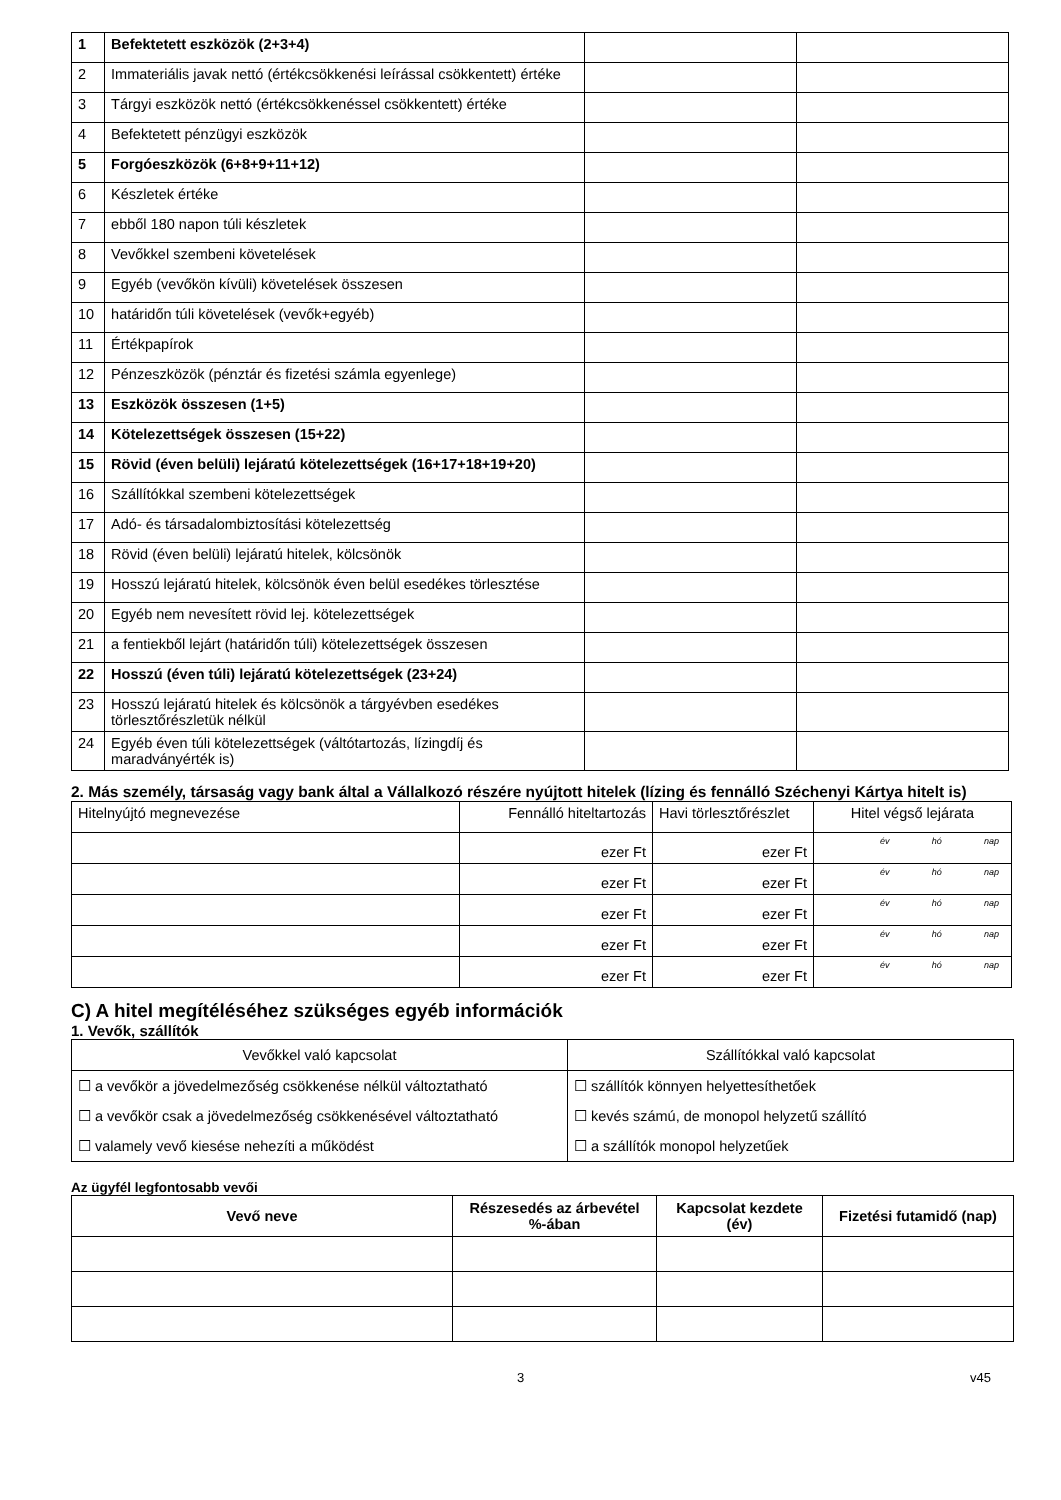| 1 | Befektetett eszközök (2+3+4) | | |
| 2 | Immateriális javak nettó (értékcsökkenési leírással csökkentett) értéke | | |
| 3 | Tárgyi eszközök nettó (értékcsökkenéssel csökkentett) értéke | | |
| 4 | Befektetett pénzügyi eszközök | | |
| 5 | Forgóeszközök (6+8+9+11+12) | | |
| 6 | Készletek értéke | | |
| 7 | ebből 180 napon túli készletek | | |
| 8 | Vevőkkel szembeni követelések | | |
| 9 | Egyéb (vevőkön kívüli) követelések összesen | | |
| 10 | határidőn túli követelések (vevők+egyéb) | | |
| 11 | Értékpapírok | | |
| 12 | Pénzeszközök (pénztár és fizetési számla egyenlege) | | |
| 13 | Eszközök összesen (1+5) | | |
| 14 | Kötelezettségek összesen (15+22) | | |
| 15 | Rövid (éven belüli) lejáratú kötelezettségek (16+17+18+19+20) | | |
| 16 | Szállítókkal szembeni kötelezettségek | | |
| 17 | Adó- és társadalombiztosítási kötelezettség | | |
| 18 | Rövid (éven belüli) lejáratú hitelek, kölcsönök | | |
| 19 | Hosszú lejáratú hitelek, kölcsönök éven belül esedékes törlesztése | | |
| 20 | Egyéb nem nevesített rövid lej. kötelezettségek | | |
| 21 | a fentiekből lejárt (határidőn túli) kötelezettségek összesen | | |
| 22 | Hosszú (éven túli) lejáratú kötelezettségek (23+24) | | |
| 23 | Hosszú lejáratú hitelek és kölcsönök a tárgyévben esedékes törlesztőrészletük nélkül | | |
| 24 | Egyéb éven túli kötelezettségek (váltótartozás, lízingdíj és maradványérték is) | | |
2. Más személy, társaság vagy bank által a Vállalkozó részére nyújtott hitelek (lízing és fennálló Széchenyi Kártya hitelt is)
| Hitelnyújtó megnevezése | Fennálló hiteltartozás | Havi törlesztőrészlet | Hitel végső lejárata |
| | ezer Ft | ezer Ft | év hó nap |
| | ezer Ft | ezer Ft | év hó nap |
| | ezer Ft | ezer Ft | év hó nap |
| | ezer Ft | ezer Ft | év hó nap |
| | ezer Ft | ezer Ft | év hó nap |
C) A hitel megítéléséhez szükséges egyéb információk
1. Vevők, szállítók
| Vevőkkel való kapcsolat | Szállítókkal való kapcsolat |
| ☐ a vevőkör a jövedelmezőség csökkenése nélkül változtatható | ☐ szállítók könnyen helyettesíthetőek |
| ☐ a vevőkör csak a jövedelmezőség csökkenésével változtatható | ☐ kevés számú, de monopol helyzetű szállító |
| ☐ valamely vevő kiesése nehezíti a működést | ☐ a szállítók monopol helyzetűek |
Az ügyfél legfontosabb vevői
| Vevő neve | Részesedés az árbevétel %-ában | Kapcsolat kezdete (év) | Fizetési futamidő (nap) |
| --- | --- | --- | --- |
3 v45